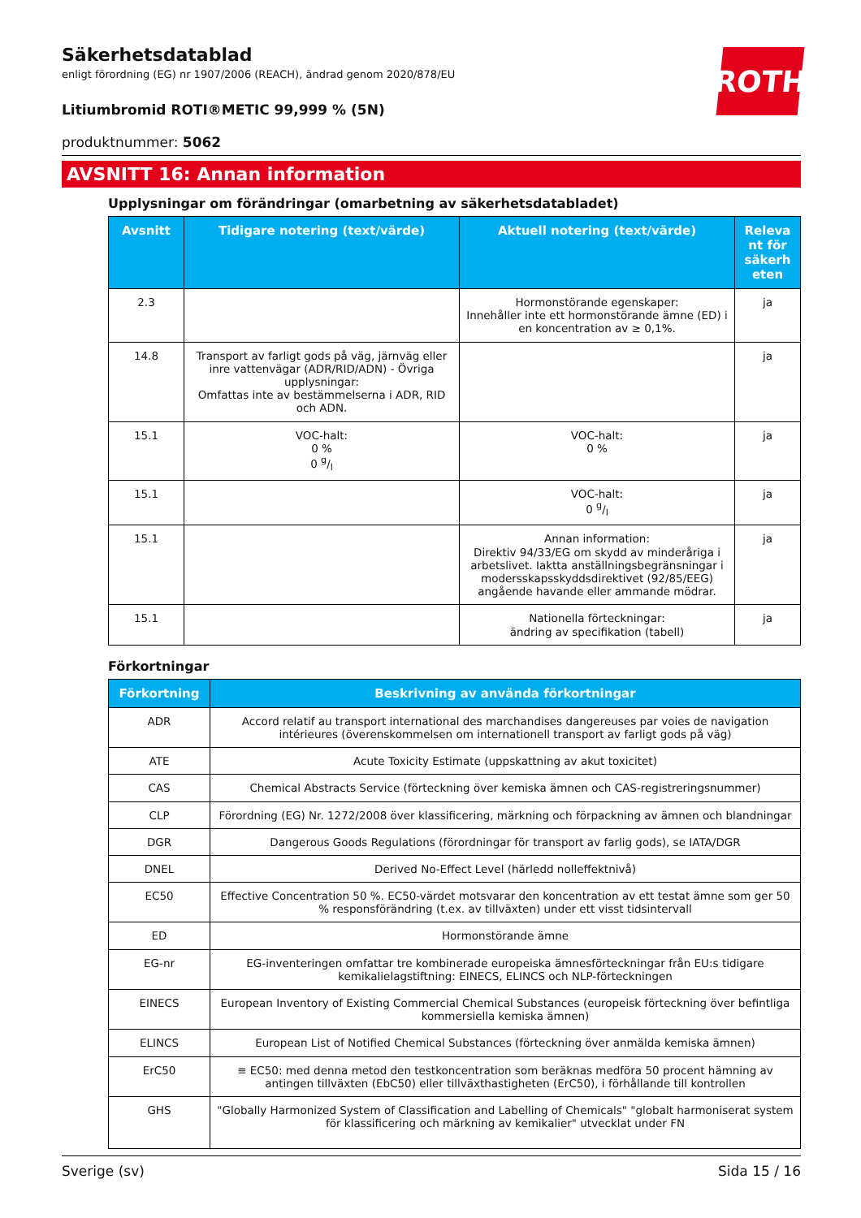ROTH
Säkerhetsdatablad
enligt förordning (EG) nr 1907/2006 (REACH), ändrad genom 2020/878/EU
Litiumbromid ROTI®METIC 99,999 % (5N)
produktnummer: 5062
AVSNITT 16: Annan information
Upplysningar om förändringar (omarbetning av säkerhetsdatabladet)
| Avsnitt | Tidigare notering (text/värde) | Aktuell notering (text/värde) | Releva nt för säkerh eten |
| --- | --- | --- | --- |
| 2.3 | | Hormonstörande egenskaper: Innehåller inte ett hormonstörande ämne (ED) i en koncentration av ≥ 0,1%. | ja |
| 14.8 | Transport av farligt gods på väg, järnväg eller inre vattenvägar (ADR/RID/ADN) - Övriga upplysningar: Omfattas inte av bestämmelserna i ADR, RID och ADN. | | ja |
| 15.1 | VOC-halt: 0 % 0 g/l | VOC-halt: 0 % | ja |
| 15.1 | | VOC-halt: 0 g/l | ja |
| 15.1 | | Annan information: Direktiv 94/33/EG om skydd av minderåriga i arbetslivet. Iaktta anställningsbegränsningar i modersskapsskyddsdirektivet (92/85/EEG) angående havande eller ammande mödrar. | ja |
| 15.1 | | Nationella förteckningar: ändring av specifikation (tabell) | ja |
Förkortningar
| Förkortning | Beskrivning av använda förkortningar |
| --- | --- |
| ADR | Accord relatif au transport international des marchandises dangereuses par voies de navigation intérieures (överenskommelsen om internationell transport av farligt gods på väg) |
| ATE | Acute Toxicity Estimate (uppskattning av akut toxicitet) |
| CAS | Chemical Abstracts Service (förteckning över kemiska ämnen och CAS-registreringsnummer) |
| CLP | Förordning (EG) Nr. 1272/2008 över klassificering, märkning och förpackning av ämnen och blandningar |
| DGR | Dangerous Goods Regulations (förordningar för transport av farlig gods), se IATA/DGR |
| DNEL | Derived No-Effect Level (härledd nolleffektnivå) |
| EC50 | Effective Concentration 50 %. EC50-värdet motsvarar den koncentration av ett testat ämne som ger 50 % responsförändring (t.ex. av tillväxten) under ett visst tidsintervall |
| ED | Hormonstörande ämne |
| EG-nr | EG-inventeringen omfattar tre kombinerade europeiska ämnesförteckningar från EU:s tidigare kemikalielagstiftning: EINECS, ELINCS och NLP-förteckningen |
| EINECS | European Inventory of Existing Commercial Chemical Substances (europeisk förteckning över befintliga kommersiella kemiska ämnen) |
| ELINCS | European List of Notified Chemical Substances (förteckning över anmälda kemiska ämnen) |
| ErC50 | ≡ EC50: med denna metod den testkoncentration som beräknas medföra 50 procent hämning av antingen tillväxten (EbC50) eller tillväxthastigheten (ErC50), i förhållande till kontrollen |
| GHS | "Globally Harmonized System of Classification and Labelling of Chemicals" "globalt harmoniserat system för klassificering och märkning av kemikalier" utvecklat under FN |
Sverige (sv) Sida 15 / 16